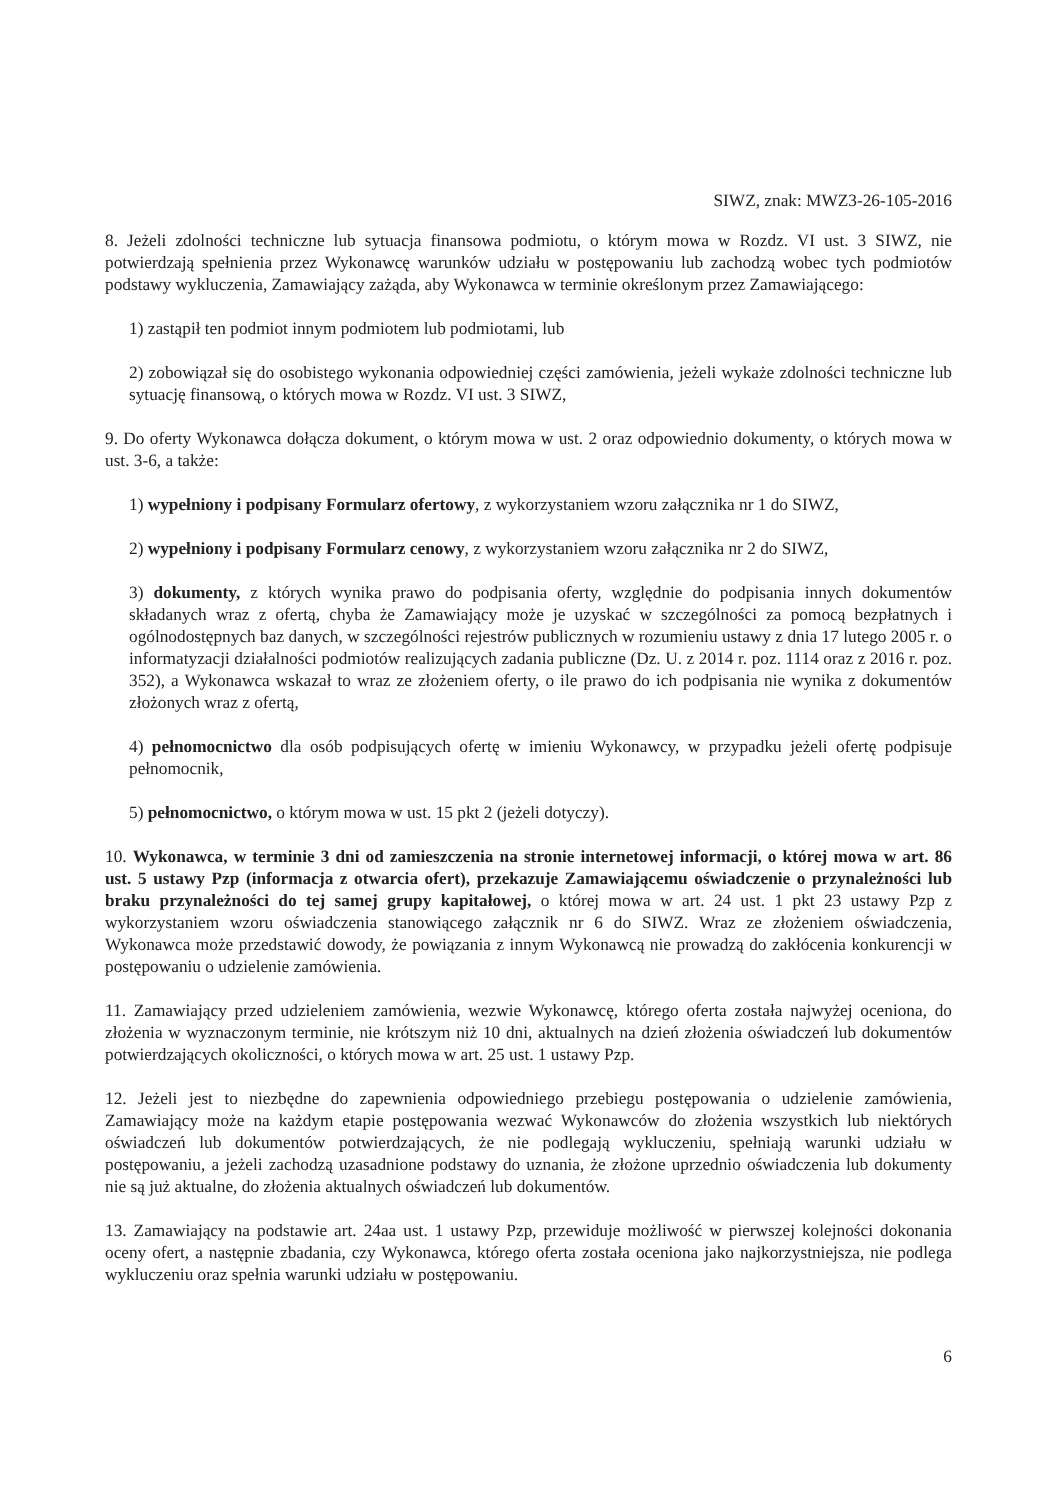SIWZ, znak: MWZ3-26-105-2016
8. Jeżeli zdolności techniczne lub sytuacja finansowa podmiotu, o którym mowa w Rozdz. VI ust. 3 SIWZ, nie potwierdzają spełnienia przez Wykonawcę warunków udziału w postępowaniu lub zachodzą wobec tych podmiotów podstawy wykluczenia, Zamawiający zażąda, aby Wykonawca w terminie określonym przez Zamawiającego:
1) zastąpił ten podmiot innym podmiotem lub podmiotami, lub
2) zobowiązał się do osobistego wykonania odpowiedniej części zamówienia, jeżeli wykaże zdolności techniczne lub sytuację finansową, o których mowa w Rozdz. VI ust. 3 SIWZ,
9. Do oferty Wykonawca dołącza dokument, o którym mowa w ust. 2 oraz odpowiednio dokumenty, o których mowa w ust. 3-6, a także:
1) wypełniony i podpisany Formularz ofertowy, z wykorzystaniem wzoru załącznika nr 1 do SIWZ,
2) wypełniony i podpisany Formularz cenowy, z wykorzystaniem wzoru załącznika nr 2 do SIWZ,
3) dokumenty, z których wynika prawo do podpisania oferty, względnie do podpisania innych dokumentów składanych wraz z ofertą, chyba że Zamawiający może je uzyskać w szczególności za pomocą bezpłatnych i ogólnodostępnych baz danych, w szczególności rejestrów publicznych w rozumieniu ustawy z dnia 17 lutego 2005 r. o informatyzacji działalności podmiotów realizujących zadania publiczne (Dz. U. z 2014 r. poz. 1114 oraz z 2016 r. poz. 352), a Wykonawca wskazał to wraz ze złożeniem oferty, o ile prawo do ich podpisania nie wynika z dokumentów złożonych wraz z ofertą,
4) pełnomocnictwo dla osób podpisujących ofertę w imieniu Wykonawcy, w przypadku jeżeli ofertę podpisuje pełnomocnik,
5) pełnomocnictwo, o którym mowa w ust. 15 pkt 2 (jeżeli dotyczy).
10. Wykonawca, w terminie 3 dni od zamieszczenia na stronie internetowej informacji, o której mowa w art. 86 ust. 5 ustawy Pzp (informacja z otwarcia ofert), przekazuje Zamawiającemu oświadczenie o przynależności lub braku przynależności do tej samej grupy kapitałowej, o której mowa w art. 24 ust. 1 pkt 23 ustawy Pzp z wykorzystaniem wzoru oświadczenia stanowiącego załącznik nr 6 do SIWZ. Wraz ze złożeniem oświadczenia, Wykonawca może przedstawić dowody, że powiązania z innym Wykonawcą nie prowadzą do zakłócenia konkurencji w postępowaniu o udzielenie zamówienia.
11. Zamawiający przed udzieleniem zamówienia, wezwie Wykonawcę, którego oferta została najwyżej oceniona, do złożenia w wyznaczonym terminie, nie krótszym niż 10 dni, aktualnych na dzień złożenia oświadczeń lub dokumentów potwierdzających okoliczności, o których mowa w art. 25 ust. 1 ustawy Pzp.
12. Jeżeli jest to niezbędne do zapewnienia odpowiedniego przebiegu postępowania o udzielenie zamówienia, Zamawiający może na każdym etapie postępowania wezwać Wykonawców do złożenia wszystkich lub niektórych oświadczeń lub dokumentów potwierdzających, że nie podlegają wykluczeniu, spełniają warunki udziału w postępowaniu, a jeżeli zachodzą uzasadnione podstawy do uznania, że złożone uprzednio oświadczenia lub dokumenty nie są już aktualne, do złożenia aktualnych oświadczeń lub dokumentów.
13. Zamawiający na podstawie art. 24aa ust. 1 ustawy Pzp, przewiduje możliwość w pierwszej kolejności dokonania oceny ofert, a następnie zbadania, czy Wykonawca, którego oferta została oceniona jako najkorzystniejsza, nie podlega wykluczeniu oraz spełnia warunki udziału w postępowaniu.
6